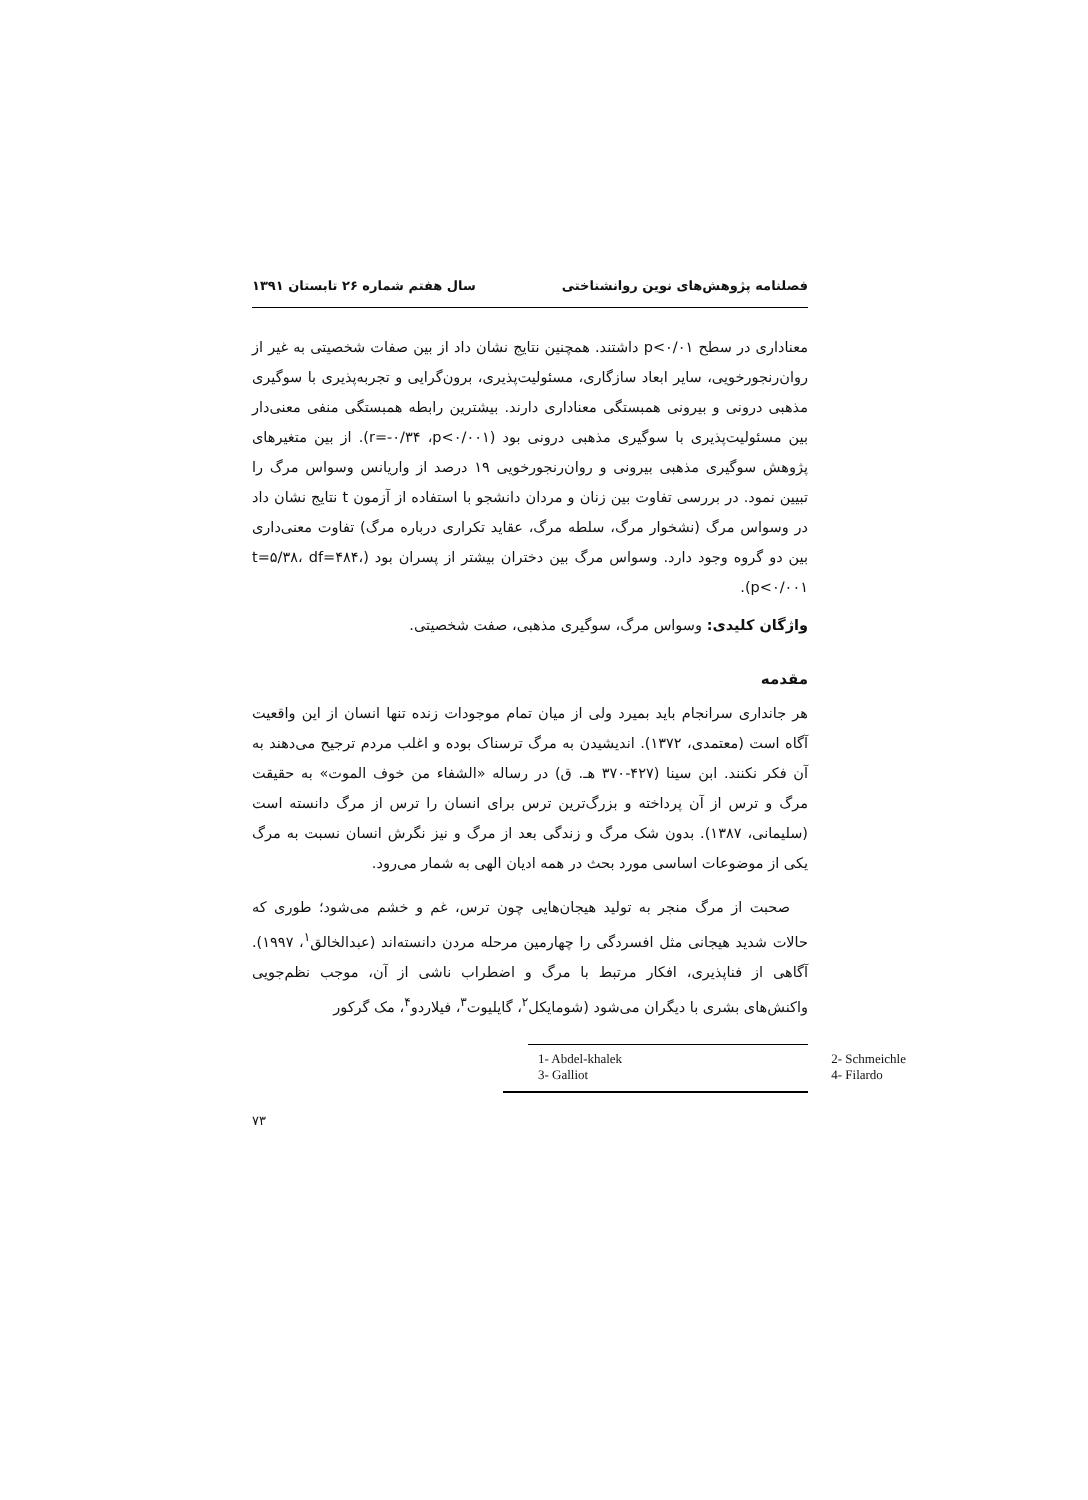فصلنامه پژوهش‌های نوین روانشناختی سال هفتم شماره ۲۶ تابستان ۱۳۹۱
معناداری در سطح p<۰/۰۱ داشتند. همچنین نتایج نشان داد از بین صفات شخصیتی به غیر از روان‌رنجورخویی، سایر ابعاد سازگاری، مسئولیت‌پذیری، برون‌گرایی و تجربه‌پذیری با سوگیری مذهبی درونی و بیرونی همبستگی معناداری دارند. بیشترین رابطه همبستگی منفی معنی‌دار بین مسئولیت‌پذیری با سوگیری مذهبی درونی بود (r=-۰/۳۴ ،p<۰/۰۰۱). از بین متغیرهای پژوهش سوگیری مذهبی بیرونی و روان‌رنجورخویی ۱۹ درصد از واریانس وسواس مرگ را تبیین نمود. در بررسی تفاوت بین زنان و مردان دانشجو با استفاده از آزمون t نتایج نشان داد در وسواس مرگ (نشخوار مرگ، سلطه مرگ، عقاید تکراری درباره مرگ) تفاوت معنی‌داری بین دو گروه وجود دارد. وسواس مرگ بین دختران بیشتر از پسران بود (t=۵/۳۸، df=۴۸۴، p<۰/۰۰۱).
واژگان کلیدی: وسواس مرگ، سوگیری مذهبی، صفت شخصیتی.
مقدمه
هر جانداری سرانجام باید بمیرد ولی از میان تمام موجودات زنده تنها انسان از این واقعیت آگاه است (معتمدی، ۱۳۷۲). اندیشیدن به مرگ ترسناک بوده و اغلب مردم ترجیح می‌دهند به آن فکر نکنند. ابن سینا (۴۲۷-۳۷۰ هـ. ق) در رساله «الشفاء من خوف الموت» به حقیقت مرگ و ترس از آن پرداخته و بزرگ‌ترین ترس برای انسان را ترس از مرگ دانسته است (سلیمانی، ۱۳۸۷). بدون شک مرگ و زندگی بعد از مرگ و نیز نگرش انسان نسبت به مرگ یکی از موضوعات اساسی مورد بحث در همه ادیان الهی به شمار می‌رود.
صحبت از مرگ منجر به تولید هیجان‌هایی چون ترس، غم و خشم می‌شود؛ طوری که حالات شدید هیجانی مثل افسردگی را چهارمین مرحله مردن دانسته‌اند (عبدالخالق<sup>۱</sup>، ۱۹۹۷). آگاهی از فناپذیری، افکار مرتبط با مرگ و اضطراب ناشی از آن، موجب نظم‌جویی واکنش‌های بشری با دیگران می‌شود (شومایکل<sup>۲</sup>، گایلیوت<sup>۳</sup>، فیلاردو<sup>۴</sup>، مک گرکور
| 1- Abdel-khalek | 2- Schmeichle |
| 3- Galliot | 4- Filardo |
۷۳